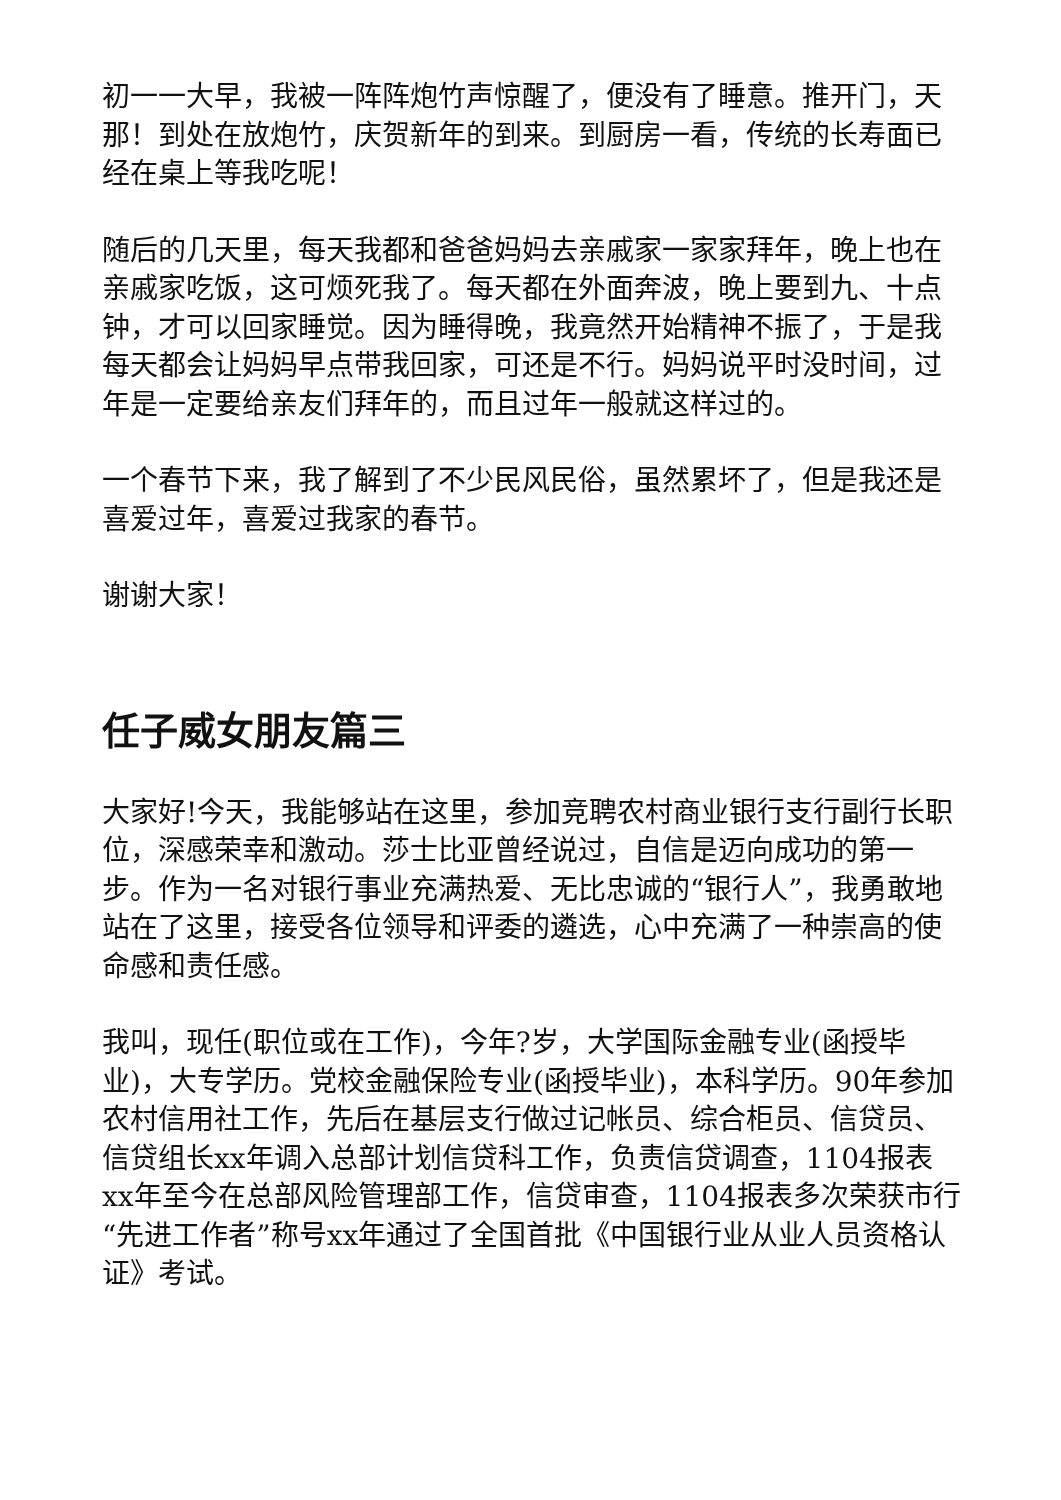初一一大早，我被一阵阵炮竹声惊醒了，便没有了睡意。推开门，天那！到处在放炮竹，庆贺新年的到来。到厨房一看，传统的长寿面已经在桌上等我吃呢！
随后的几天里，每天我都和爸爸妈妈去亲戚家一家家拜年，晚上也在亲戚家吃饭，这可烦死我了。每天都在外面奔波，晚上要到九、十点钟，才可以回家睡觉。因为睡得晚，我竟然开始精神不振了，于是我每天都会让妈妈早点带我回家，可还是不行。妈妈说平时没时间，过年是一定要给亲友们拜年的，而且过年一般就这样过的。
一个春节下来，我了解到了不少民风民俗，虽然累坏了，但是我还是喜爱过年，喜爱过我家的春节。
谢谢大家！
任子威女朋友篇三
大家好!今天，我能够站在这里，参加竞聘农村商业银行支行副行长职位，深感荣幸和激动。莎士比亚曾经说过，自信是迈向成功的第一步。作为一名对银行事业充满热爱、无比忠诚的“银行人”，我勇敢地站在了这里，接受各位领导和评委的遴选，心中充满了一种崇高的使命感和责任感。
我叫，现任(职位或在工作)，今年?岁，大学国际金融专业(函授毕业)，大专学历。党校金融保险专业(函授毕业)，本科学历。90年参加农村信用社工作，先后在基层支行做过记帐员、综合柜员、信贷员、信贷组长xx年调入总部计划信贷科工作，负责信贷调查，1104报表xx年至今在总部风险管理部工作，信贷审查，1104报表多次荣获市行“先进工作者”称号xx年通过了全国首批《中国银行业从业人员资格认证》考试。